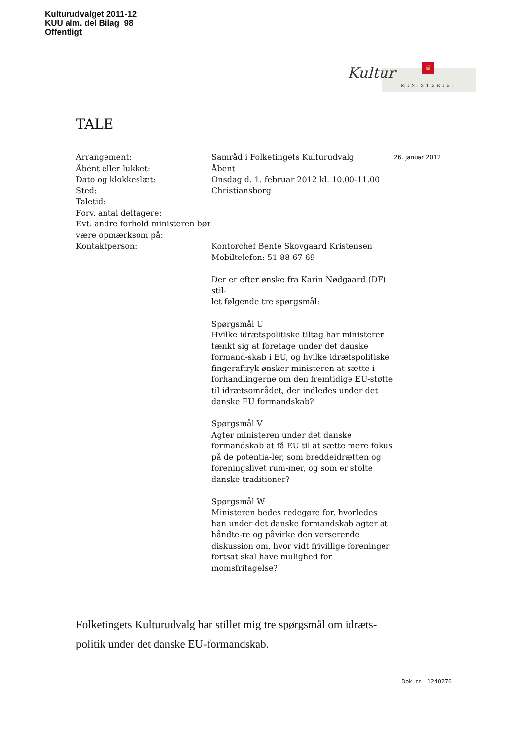Kulturudvalget 2011-12
KUU alm. del Bilag 98
Offentligt
Kultur ♛
MINISTERIET
TALE
Arrangement:
Åbent eller lukket:
Dato og klokkeslæt:
Sted:
Taletid:
Forv. antal deltagere:
Evt. andre forhold ministeren bør være opmærksom på:
Kontaktperson:
Samråd i Folketingets Kulturudvalg
Åbent
Onsdag d. 1. februar 2012 kl. 10.00-11.00
Christiansborg
Kontorchef Bente Skovgaard Kristensen
Mobiltelefon: 51 88 67 69
Der er efter ønske fra Karin Nødgaard (DF) stil-
let følgende tre spørgsmål:
Spørgsmål U
Hvilke idrætspolitiske tiltag har ministeren tænkt sig at foretage under det danske formand-skab i EU, og hvilke idrætspolitiske fingeraftryk ønsker ministeren at sætte i forhandlingerne om den fremtidige EU-støtte til idrætsområdet, der indledes under det danske EU formandskab?
Spørgsmål V
Agter ministeren under det danske formandskab at få EU til at sætte mere fokus på de potentia-ler, som breddeidrætten og foreningslivet rum-mer, og som er stolte danske traditioner?
Spørgsmål W
Ministeren bedes redegøre for, hvorledes han under det danske formandskab agter at håndte-re og påvirke den verserende diskussion om, hvor vidt frivillige foreninger fortsat skal have mulighed for momsfritagelse?
26. januar 2012
Folketingets Kulturudvalg har stillet mig tre spørgsmål om idræts-politik under det danske EU-formandskab.
Dok. nr. 1240276